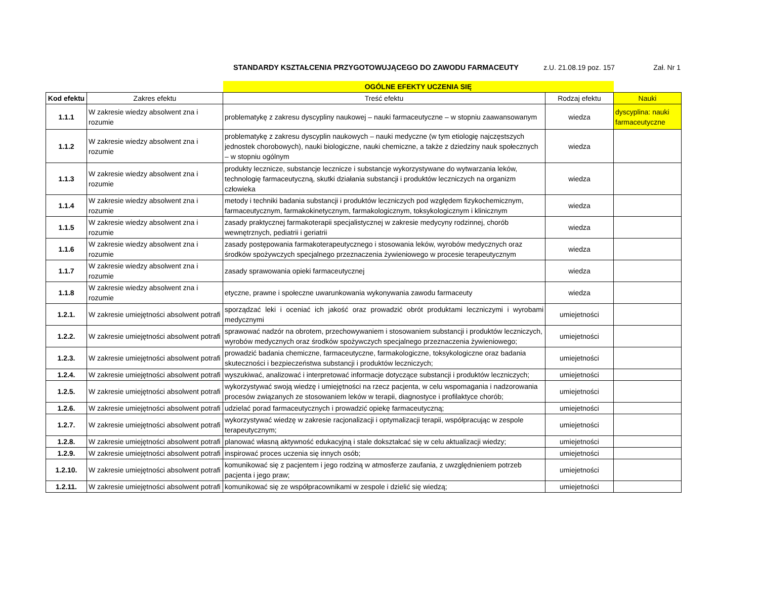STANDARDY KSZTAŁCENIA PRZYGOTOWUJĄCEGO DO ZAWODU FARMACEUTY z.U. 21.08.19 poz. 157 Zał. Nr 1
| | | OGÓLNE EFEKTY UCZENIA SIĘ | | |
| Kod efektu | Zakres efektu | Treść efektu | Rodzaj efektu | Nauki |
| 1.1.1 | W zakresie wiedzy absolwent zna i rozumie | problematykę z zakresu dyscypliny naukowej – nauki farmaceutyczne – w stopniu zaawansowanym | wiedza | dyscyplina: nauki farmaceutyczne |
| 1.1.2 | W zakresie wiedzy absolwent zna i rozumie | problematykę z zakresu dyscyplin naukowych – nauki medyczne (w tym etiologię najczęstszych jednostek chorobowych), nauki biologiczne, nauki chemiczne, a także z dziedziny nauk społecznych – w stopniu ogólnym | wiedza | |
| 1.1.3 | W zakresie wiedzy absolwent zna i rozumie | produkty lecznicze, substancje lecznicze i substancje wykorzystywane do wytwarzania leków, technologię farmaceutyczną, skutki działania substancji i produktów leczniczych na organizm człowieka | wiedza | |
| 1.1.4 | W zakresie wiedzy absolwent zna i rozumie | metody i techniki badania substancji i produktów leczniczych pod względem fizykochemicznym, farmaceutycznym, farmakokinetycznym, farmakologicznym, toksykologicznym i klinicznym | wiedza | |
| 1.1.5 | W zakresie wiedzy absolwent zna i rozumie | zasady praktycznej farmakoterapii specjalistycznej w zakresie medycyny rodzinnej, chorób wewnętrznych, pediatrii i geriatrii | wiedza | |
| 1.1.6 | W zakresie wiedzy absolwent zna i rozumie | zasady postępowania farmakoterapeutycznego i stosowania leków, wyrobów medycznych oraz środków spożywczych specjalnego przeznaczenia żywieniowego w procesie terapeutycznym | wiedza | |
| 1.1.7 | W zakresie wiedzy absolwent zna i rozumie | zasady sprawowania opieki farmaceutycznej | wiedza | |
| 1.1.8 | W zakresie wiedzy absolwent zna i rozumie | etyczne, prawne i społeczne uwarunkowania wykonywania zawodu farmaceuty | wiedza | |
| 1.2.1. | W zakresie umiejętności absolwent potrafi | sporządzać leki i oceniać ich jakość oraz prowadzić obrót produktami leczniczymi i wyrobami medycznymi | umiejetności | |
| 1.2.2. | W zakresie umiejętności absolwent potrafi | sprawować nadzór na obrotem, przechowywaniem i stosowaniem substancji i produktów leczniczych, wyrobów medycznych oraz środków spożywczych specjalnego przeznaczenia żywieniowego; | umiejetności | |
| 1.2.3. | W zakresie umiejętności absolwent potrafi | prowadzić badania chemiczne, farmaceutyczne, farmakologiczne, toksykologiczne oraz badania skuteczności i bezpieczeństwa substancji i produktów leczniczych; | umiejetności | |
| 1.2.4. | W zakresie umiejętności absolwent potrafi | wyszukiwać, analizować i interpretować informacje dotyczące substancji i produktów leczniczych; | umiejetności | |
| 1.2.5. | W zakresie umiejętności absolwent potrafi | wykorzystywać swoją wiedzę i umiejętności na rzecz pacjenta, w celu wspomagania i nadzorowania procesów związanych ze stosowaniem leków w terapii, diagnostyce i profilaktyce chorób; | umiejetności | |
| 1.2.6. | W zakresie umiejętności absolwent potrafi | udzielać porad farmaceutycznych i prowadzić opiekę farmaceutyczną; | umiejetności | |
| 1.2.7. | W zakresie umiejętności absolwent potrafi | wykorzystywać wiedzę w zakresie racjonalizacji i optymalizacji terapii, współpracując w zespole terapeutycznym; | umiejetności | |
| 1.2.8. | W zakresie umiejętności absolwent potrafi | planować własną aktywność edukacyjną i stale dokształcać się w celu aktualizacji wiedzy; | umiejetności | |
| 1.2.9. | W zakresie umiejętności absolwent potrafi | inspirować proces uczenia się innych osób; | umiejetności | |
| 1.2.10. | W zakresie umiejętności absolwent potrafi | komunikować się z pacjentem i jego rodziną w atmosferze zaufania, z uwzględnieniem potrzeb pacjenta i jego praw; | umiejetności | |
| 1.2.11. | W zakresie umiejętności absolwent potrafi | komunikować się ze współpracownikami w zespole i dzielić się wiedzą; | umiejetności | |